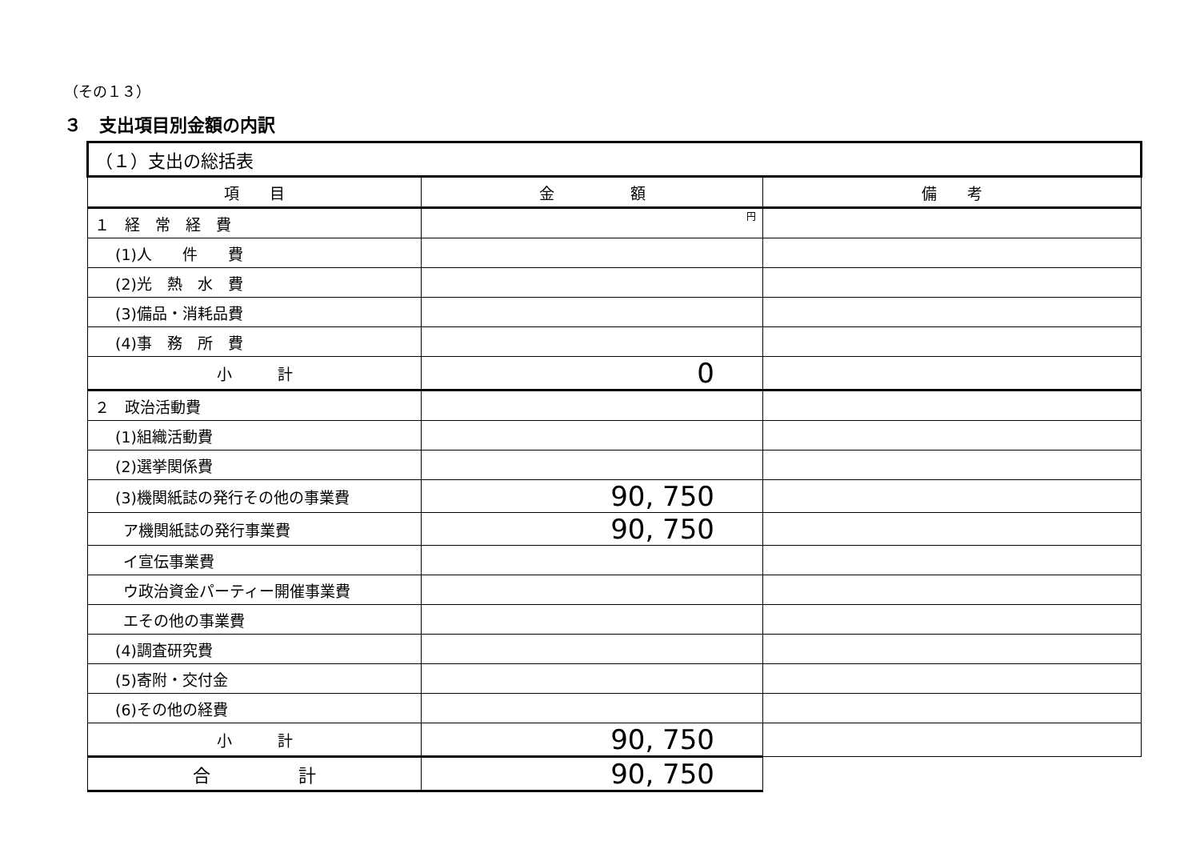（その１３）
３　支出項目別金額の内訳
| （１）支出の総括表 | | |
| --- | --- | --- |
| 項 目 | 金 額 | 備 考 |
| １ 経 常 経 費 | 円 | |
| (1)人 件 費 | | |
| (2)光 熱 水 費 | | |
| (3)備品・消耗品費 | | |
| (4)事 務 所 費 | | |
| 小 計 | 0 | |
| ２ 政治活動費 | | |
| (1)組織活動費 | | |
| (2)選挙関係費 | | |
| (3)機関紙誌の発行その他の事業費 | 90, 750 | |
| ア機関紙誌の発行事業費 | 90, 750 | |
| イ宣伝事業費 | | |
| ウ政治資金パーティー開催事業費 | | |
| エその他の事業費 | | |
| (4)調査研究費 | | |
| (5)寄附・交付金 | | |
| (6)その他の経費 | | |
| 小 計 | 90, 750 | |
| 合 計 | 90, 750 | |